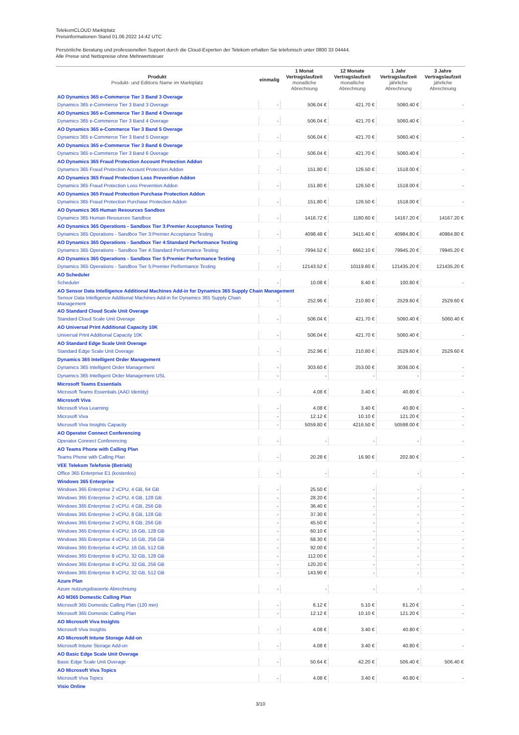TelekomCLOUD Marktplatz
Preisinformationen Stand 01.06.2022 14:42 UTC
Persönliche Beratung und professionellen Support durch die Cloud-Experten der Telekom erhalten Sie telefonisch unter 0800 33 04444.
Alle Preise sind Nettopreise ohne Mehrwertsteuer
| Produkt Produkt- und Editions Name im Marktplatz | einmalig | 1 Monat Vertragslaufzeit monatliche Abrechnung | 12 Monate Vertragslaufzeit monatliche Abrechnung | 1 Jahr Vertragslaufzeit jährliche Abrechnung | 3 Jahre Vertragslaufzeit jährliche Abrechnung |
| --- | --- | --- | --- | --- | --- |
| AO Dynamics 365 e-Commerce Tier 3 Band 3 Overage | | | | | |
| Dynamics 365 e-Commerce Tier 3 Band 3 Overage | - | 506.04 € | 421.70 € | 5060.40 € | - |
| AO Dynamics 365 e-Commerce Tier 3 Band 4 Overage | | | | | |
| Dynamics 365 e-Commerce Tier 3 Band 4 Overage | - | 506.04 € | 421.70 € | 5060.40 € | - |
| AO Dynamics 365 e-Commerce Tier 3 Band 5 Overage | | | | | |
| Dynamics 365 e-Commerce Tier 3 Band 5 Overage | - | 506.04 € | 421.70 € | 5060.40 € | - |
| AO Dynamics 365 e-Commerce Tier 3 Band 6 Overage | | | | | |
| Dynamics 365 e-Commerce Tier 3 Band 6 Overage | - | 506.04 € | 421.70 € | 5060.40 € | - |
| AO Dynamics 365 Fraud Protection Account Protection Addon | | | | | |
| Dynamics 365 Fraud Protection Account Protection Addon | - | 151.80 € | 126.50 € | 1518.00 € | - |
| AO Dynamics 365 Fraud Protection Loss Prevention Addon | | | | | |
| Dynamics 365 Fraud Protection Loss Prevention Addon | - | 151.80 € | 126.50 € | 1518.00 € | - |
| AO Dynamics 365 Fraud Protection Purchase Protection Addon | | | | | |
| Dynamics 365 Fraud Protection Purchase Protection Addon | - | 151.80 € | 126.50 € | 1518.00 € | - |
| AO Dynamics 365 Human Resources Sandbox | | | | | |
| Dynamics 365 Human Resources Sandbox | - | 1416.72 € | 1180.60 € | 14167.20 € | 14167.20 € |
| AO Dynamics 365 Operations - Sandbox Tier 3:Premier Acceptance Testing | | | | | |
| Dynamics 365 Operations - Sandbox Tier 3:Premier Acceptance Testing | - | 4098.48 € | 3415.40 € | 40984.80 € | 40984.80 € |
| AO Dynamics 365 Operations - Sandbox Tier 4:Standard Performance Testing | | | | | |
| Dynamics 365 Operations - Sandbox Tier 4:Standard Performance Testing | - | 7994.52 € | 6662.10 € | 79945.20 € | 79945.20 € |
| AO Dynamics 365 Operations - Sandbox Tier 5:Premier Performance Testing | | | | | |
| Dynamics 365 Operations - Sandbox Tier 5:Premier Performance Testing | - | 12143.52 € | 10119.60 € | 121435.20 € | 121435.20 € |
| AO Scheduler | | | | | |
| Scheduler | - | 10.08 € | 8.40 € | 100.80 € | - |
| AO Sensor Data Intelligence Additional Machines Add-in for Dynamics 365 Supply Chain Management | | | | | |
| Sensor Data Intelligence Additional Machines Add-in for Dynamics 365 Supply Chain Management | - | 252.96 € | 210.80 € | 2529.60 € | 2529.60 € |
| AO Standard Cloud Scale Unit Overage | | | | | |
| Standard Cloud Scale Unit Overage | - | 506.04 € | 421.70 € | 5060.40 € | 5060.40 € |
| AO Universal Print Additional Capacity 10K | | | | | |
| Universal Print Additional Capacity 10K | - | 506.04 € | 421.70 € | 5060.40 € | - |
| AO Standard Edge Scale Unit Overage | | | | | |
| Standard Edge Scale Unit Overage | - | 252.96 € | 210.80 € | 2529.60 € | 2529.60 € |
| Dynamics 365 Intelligent Order Management | | | | | |
| Dynamics 365 Intelligent Order Management | - | 303.60 € | 253.00 € | 3036.00 € | - |
| Dynamics 365 Intelligent Order Management USL | - | - | - | - | - |
| Microsoft Teams Essentials | | | | | |
| Microsoft Teams Essentials (AAD Identity) | - | 4.08 € | 3.40 € | 40.80 € | - |
| Microsoft Viva | | | | | |
| Microsoft Viva Learning | - | 4.08 € | 3.40 € | 40.80 € | - |
| Microsoft Viva | - | 12.12 € | 10.10 € | 121.20 € | - |
| Microsoft Viva Insights Capacity | - | 5059.80 € | 4216.50 € | 50598.00 € | - |
| AO Operator Connect Conferencing | | | | | |
| Operator Connect Conferencing | - | - | - | - | - |
| AO Teams Phone with Calling Plan | | | | | |
| Teams Phone with Calling Plan | - | 20.28 € | 16.90 € | 202.80 € | - |
| VEE Telekom Telefonie (Betrieb) | | | | | |
| Office 365 Enterprise E1 (kostenlos) | - | - | - | - | - |
| Windows 365 Enterprise | | | | | |
| Windows 365 Enterprise 2 vCPU, 4 GB, 64 GB | - | 25.50 € | - | - | - |
| Windows 365 Enterprise 2 vCPU, 4 GB, 128 GB | - | 28.20 € | - | - | - |
| Windows 365 Enterprise 2 vCPU, 4 GB, 256 GB | - | 36.40 € | - | - | - |
| Windows 365 Enterprise 2 vCPU, 8 GB, 128 GB | - | 37.30 € | - | - | - |
| Windows 365 Enterprise 2 vCPU, 8 GB, 256 GB | - | 45.50 € | - | - | - |
| Windows 365 Enterprise 4 vCPU, 16 GB, 128 GB | - | 60.10 € | - | - | - |
| Windows 365 Enterprise 4 vCPU, 16 GB, 256 GB | - | 68.30 € | - | - | - |
| Windows 365 Enterprise 4 vCPU, 16 GB, 512 GB | - | 92.00 € | - | - | - |
| Windows 365 Enterprise 8 vCPU, 32 GB, 128 GB | - | 112.00 € | - | - | - |
| Windows 365 Enterprise 8 vCPU, 32 GB, 256 GB | - | 120.20 € | - | - | - |
| Windows 365 Enterprise 8 vCPU, 32 GB, 512 GB | - | 143.90 € | - | - | - |
| Azure Plan | | | | | |
| Azure nutzungsbasierte Abrechnung | - | - | - | - | - |
| AO M365 Domestic Calling Plan | | | | | |
| Microsoft 365 Domestic Calling Plan (120 min) | - | 6.12 € | 5.10 € | 61.20 € | - |
| Microsoft 365 Domestic Calling Plan | - | 12.12 € | 10.10 € | 121.20 € | - |
| AO Microsoft Viva Insights | | | | | |
| Microsoft Viva Insights | - | 4.08 € | 3.40 € | 40.80 € | - |
| AO Microsoft Intune Storage Add-on | | | | | |
| Microsoft Intune Storage Add-on | - | 4.08 € | 3.40 € | 40.80 € | - |
| AO Basic Edge Scale Unit Overage | | | | | |
| Basic Edge Scale Unit Overage | - | 50.64 € | 42.20 € | 506.40 € | 506.40 € |
| AO Microsoft Viva Topics | | | | | |
| Microsoft Viva Topics | - | 4.08 € | 3.40 € | 40.80 € | - |
| Visio Online | | | | | |
3/10